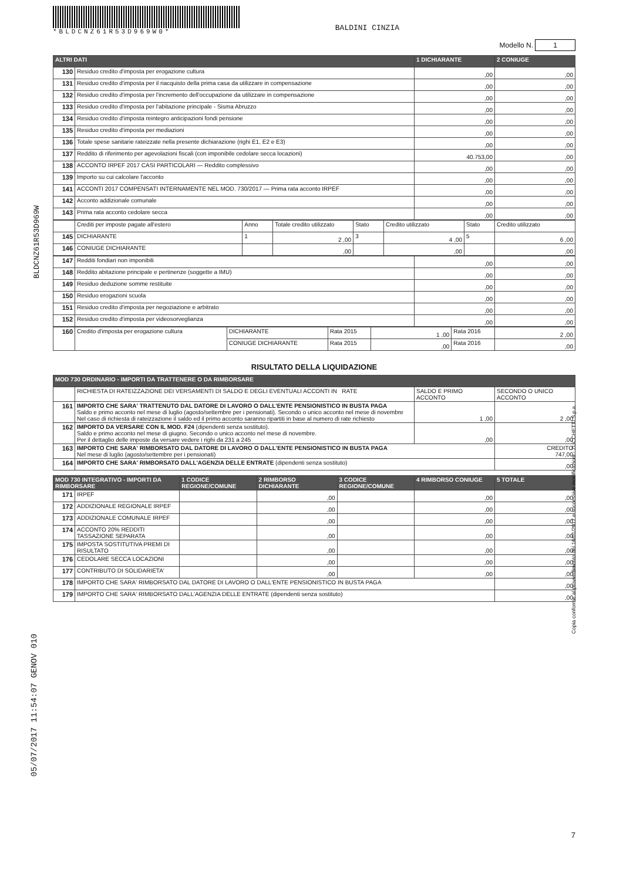*BLDCNZ61R53D969W0*
BALDINI CINZIA
Modello N. 1
| ALTRI DATI | | 1 DICHIARANTE | 2 CONIUGE |
| --- | --- | --- | --- |
| 130 | Residuo credito d'imposta per erogazione cultura | ,00 | ,00 |
| 131 | Residuo credito d'imposta per il riacquisto della prima casa da utilizzare in compensazione | ,00 | ,00 |
| 132 | Residuo credito d'imposta per l'incremento dell'occupazione da utilizzare in compensazione | ,00 | ,00 |
| 133 | Residuo credito d'imposta per l'abitazione principale - Sisma Abruzzo | ,00 | ,00 |
| 134 | Residuo credito d'imposta reintegro anticipazioni fondi pensione | ,00 | ,00 |
| 135 | Residuo credito d'imposta per mediazioni | ,00 | ,00 |
| 136 | Totale spese sanitarie rateizzate nella presente dichiarazione (righi E1, E2 e E3) | ,00 | ,00 |
| 137 | Reddito di riferimento per agevolazioni fiscali (con imponibile cedolare secca locazioni) | 40.753,00 | ,00 |
| 138 | ACCONTO IRPEF 2017 CASI PARTICOLARI — Reddito complessivo | ,00 | ,00 |
| 139 | Importo su cui calcolare l'acconto | ,00 | ,00 |
| 141 | ACCONTI 2017 COMPENSATI INTERNAMENTE NEL MOD. 730/2017 — Prima rata acconto IRPEF | ,00 | ,00 |
| 142 | Acconto addizionale comunale | ,00 | ,00 |
| 143 | Prima rata acconto cedolare secca | ,00 | ,00 |
| | Crediti per imposte pagate all'estero | Anno | Totale credito utilizzato | Stato | Credito utilizzato | Stato | Credito utilizzato |
| 145 | DICHIARANTE | 1 | 2 ,00 | 3 | 4 ,00 | 5 | 6 ,00 |
| 146 | CONIUGE DICHIARANTE | | ,00 | | ,00 | | ,00 |
| 147 | Redditi fondiari non imponibili | ,00 | ,00 |
| 148 | Reddito abitazione principale e pertinenze (soggette a IMU) | ,00 | ,00 |
| 149 | Residuo deduzione somme restituite | ,00 | ,00 |
| 150 | Residuo erogazioni scuola | ,00 | ,00 |
| 151 | Residuo credito d'imposta per negoziazione e arbitrato | ,00 | ,00 |
| 152 | Residuo credito d'imposta per videosorveglianza | ,00 | ,00 |
| 160 | Credito d'imposta per erogazione cultura | DICHIARANTE | Rata 2015 | 1 ,00 | Rata 2016 | 2 ,00 |
| | | CONIUGE DICHIARANTE | Rata 2015 | ,00 | Rata 2016 | ,00 |
RISULTATO DELLA LIQUIDAZIONE
| MOD 730 ORDINARIO - IMPORTI DA TRATTENERE O DA RIMBORSARE | | | |
| --- | --- | --- | --- |
| | RICHIESTA DI RATEIZZAZIONE DEI VERSAMENTI DI SALDO E DEGLI EVENTUALI ACCONTI IN RATE | SALDO E PRIMO ACCONTO | SECONDO O UNICO ACCONTO |
| 161 | IMPORTO CHE SARA' TRATTENUTO DAL DATORE DI LAVORO O DALL'ENTE PENSIONISTICO IN BUSTA PAGA Saldo e primo acconto nel mese di luglio (agosto/settembre per i pensionati). Secondo o unico acconto nel mese di novembre Nel caso di richiesta di rateizzazione il saldo ed il primo acconto saranno ripartiti in base al numero di rate richiesto | 1 ,00 | 2 ,00 |
| 162 | IMPORTO DA VERSARE CON IL MOD. F24 (dipendenti senza sostituto). Saldo e primo acconto nel mese di giugno. Secondo o unico acconto nel mese di novembre. Per il dettaglio delle imposte da versare vedere i righi da 231 a 245 | ,00 | ,00 |
| 163 | IMPORTO CHE SARA' RIMBORSATO DAL DATORE DI LAVORO O DALL'ENTE PENSIONISTICO IN BUSTA PAGA Nel mese di luglio (agosto/settembre per i pensionati) | | CREDITO 747,00 |
| 164 | IMPORTO CHE SARA' RIMBORSATO DALL'AGENZIA DELLE ENTRATE (dipendenti senza sostituto) | | ,00 |
| MOD 730 INTEGRATIVO - IMPORTI DA RIMBORSARE | | 1 CODICE REGIONE/COMUNE | 2 RIMBORSO DICHIARANTE | 3 CODICE REGIONE/COMUNE | 4 RIMBORSO CONIUGE | 5 TOTALE |
| --- | --- | --- | --- | --- | --- | --- |
| 171 | IRPEF | | ,00 | | ,00 | ,00 |
| 172 | ADDIZIONALE REGIONALE IRPEF | | ,00 | | ,00 | ,00 |
| 173 | ADDIZIONALE COMUNALE IRPEF | | ,00 | | ,00 | ,00 |
| 174 | ACCONTO 20% REDDITI TASSAZIONE SEPARATA | | ,00 | | ,00 | ,00 |
| 175 | IMPOSTA SOSTITUTIVA PREMI DI RISULTATO | | ,00 | | ,00 | ,00 |
| 176 | CEDOLARE SECCA LOCAZIONI | | ,00 | | ,00 | ,00 |
| 177 | CONTRIBUTO DI SOLIDARIETA' | | ,00 | | ,00 | ,00 |
| 178 | IMPORTO CHE SARA' RIMBORSATO DAL DATORE DI LAVORO O DALL'ENTE PENSIONISTICO IN BUSTA PAGA | | | | | ,00 |
| 179 | IMPORTO CHE SARA' RIMBORSATO DALL'AGENZIA DELLE ENTRATE (dipendenti senza sostituto) | | | | | ,00 |
7
BLDCNZ61R53D969W
05/07/2017 11:54:07 GENOV 010
Copia conforme al provvedimento del 16/01/2017 e successive modificazioni - ZUCCHETTI S.p.a.